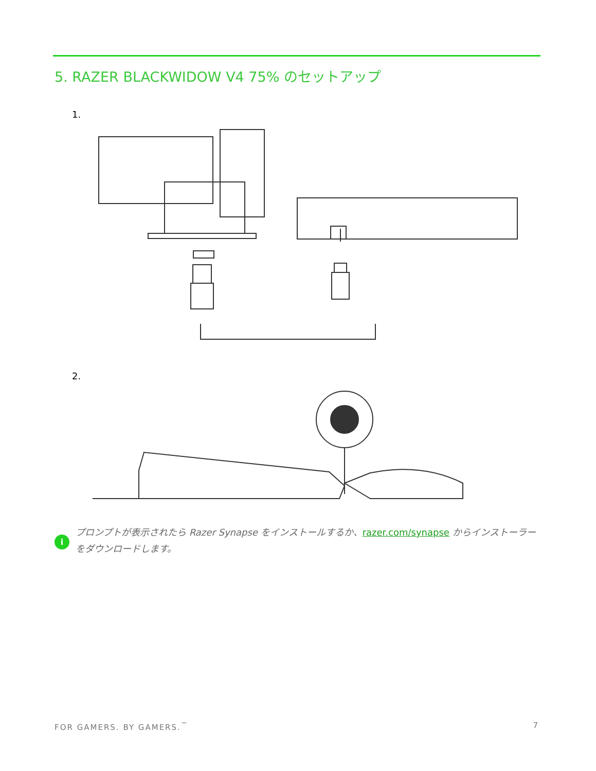5. RAZER BLACKWIDOW V4 75% のセットアップ
1.
2.
i
プロンプトが表示されたら Razer Synapse をインストールするか、razer.com/synapse からインストーラーをダウンロードします。
FOR GAMERS. BY GAMERS.<sup>™</sup> 7